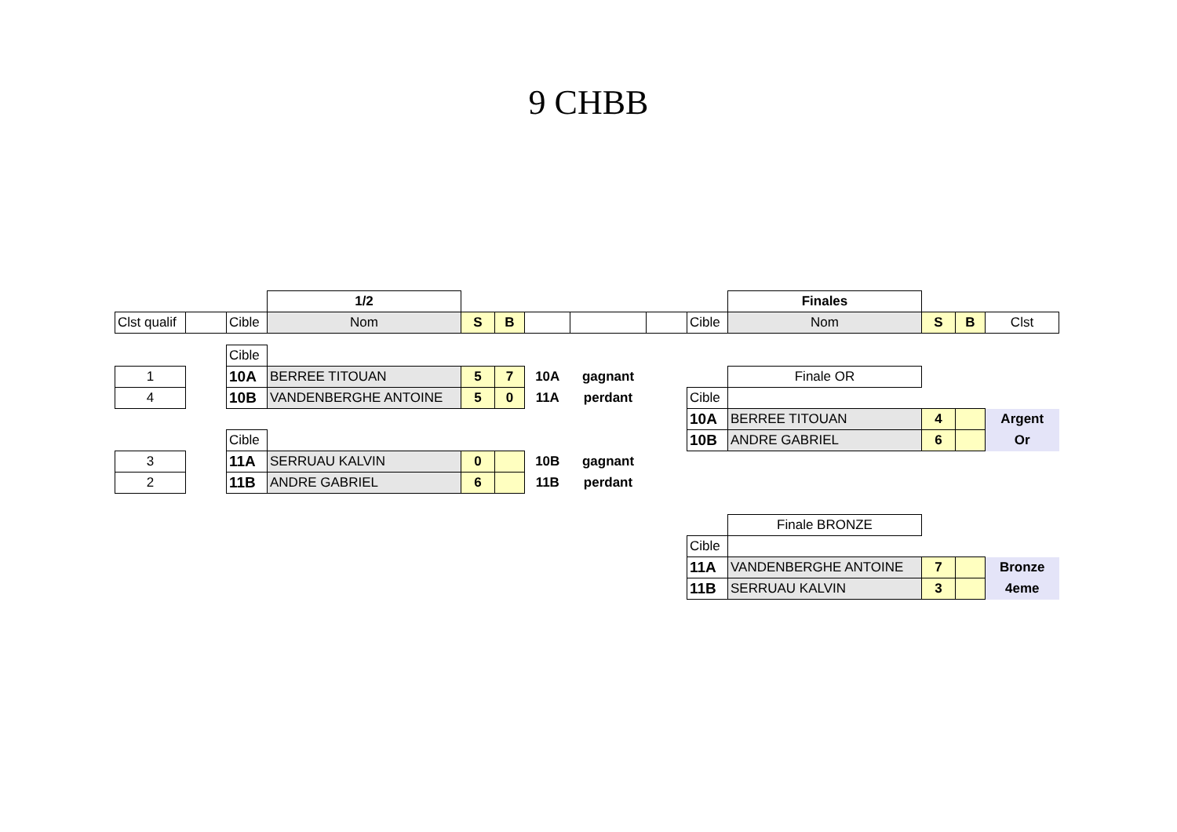9 CHBB
| | | | 1/2 | | | | | | | Finales | | | |
| Clst qualif | | Cible | Nom | S | B | | | | Cible | Nom | S | B | Clst |
| | | Cible | | | | | | | | | | | |
| 1 | | 10A | BERREE TITOUAN | 5 | 7 | 10A | gagnant | | | Finale OR | | | |
| 4 | | 10B | VANDENBERGHE ANTOINE | 5 | 0 | 11A | perdant | | Cible | | | | |
| | | | | | | | | | 10A | BERREE TITOUAN | 4 | | Argent |
| | | Cible | | | | | | | 10B | ANDRE GABRIEL | 6 | | Or |
| 3 | | 11A | SERRUAU KALVIN | 0 | | 10B | gagnant | | | | | | |
| 2 | | 11B | ANDRE GABRIEL | 6 | | 11B | perdant | | | | | | |
| | | | | | | | | | | Finale BRONZE | | | |
| | | | | | | | | | Cible | | | | |
| | | | | | | | | | 11A | VANDENBERGHE ANTOINE | 7 | | Bronze |
| | | | | | | | | | 11B | SERRUAU KALVIN | 3 | | 4eme |